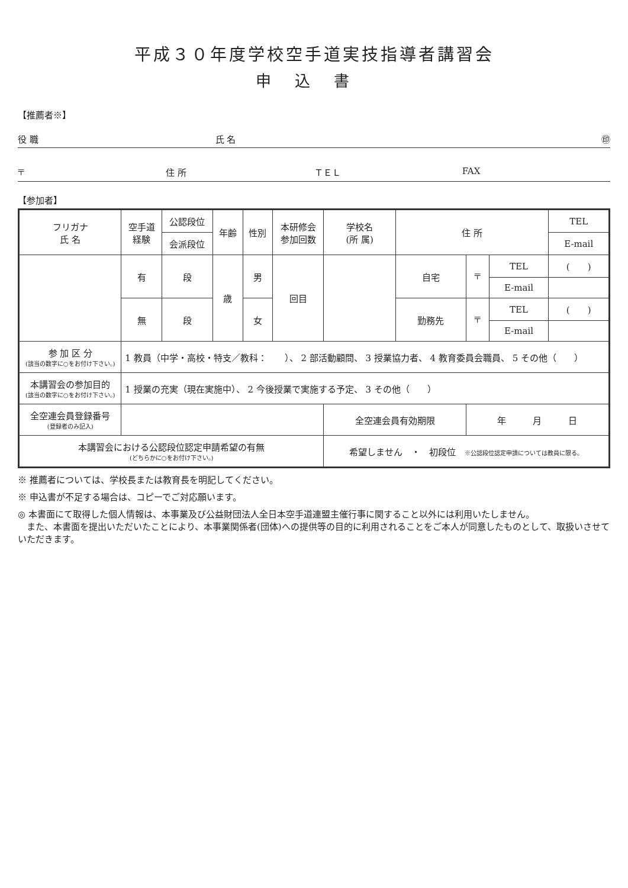平成３０年度学校空手道実技指導者講習会
申込書
【推薦者※】
役 職 氏 名 ㊞
〒 住 所 ＴＥＬ FAX
【参加者】
| フリガナ 氏 名 | 空手道 経験 | 公認段位 | 年齢 | 性別 | 本研修会 参加回数 | 学校名 (所 属) | 住 所 | | | TEL |
| --- | --- | --- | --- | --- | --- | --- | --- | --- | --- | --- |
| | | 会派段位 | | | | | | | | E-mail |
| | 有 | 段 | 歳 | 男 | 回目 | | 自宅 | 〒 | TEL | ( ) |
| | | | | | | | | | E-mail | |
| | 無 | 段 | | 女 | | | 勤務先 | 〒 | TEL | ( ) |
| | | | | | | | | | E-mail | |
| 参 加 区 分 (該当の数字に○をお付け下さい。) | 1 教員（中学・高校・特支／教科： ）、 2 部活動顧問、 3 授業協力者、 4 教育委員会職員、 5 その他（ ） | | | | | | | | | |
| 本講習会の参加目的 (該当の数字に○をお付け下さい。) | 1 授業の充実（現在実施中）、 2 今後授業で実施する予定、 3 その他（ ） | | | | | | | | | |
| 全空連会員登録番号 (登録者のみ記入) | | | | | | 全空連会員有効期限 | | 年 月 日 | | |
| 本講習会における公認段位認定申請希望の有無 (どちらかに○をお付け下さい。) | | | | | | 希望しません ・ 初段位 ※公認段位認定申請については教員に限る。 | | | | |
※ 推薦者については、学校長または教育長を明記してください。
※ 申込書が不足する場合は、コピーでご対応願います。
◎ 本書面にて取得した個人情報は、本事業及び公益財団法人全日本空手道連盟主催行事に関すること以外には利用いたしません。
　また、本書面を提出いただいたことにより、本事業関係者(団体)への提供等の目的に利用されることをご本人が同意したものとして、取扱いさせていただきます。